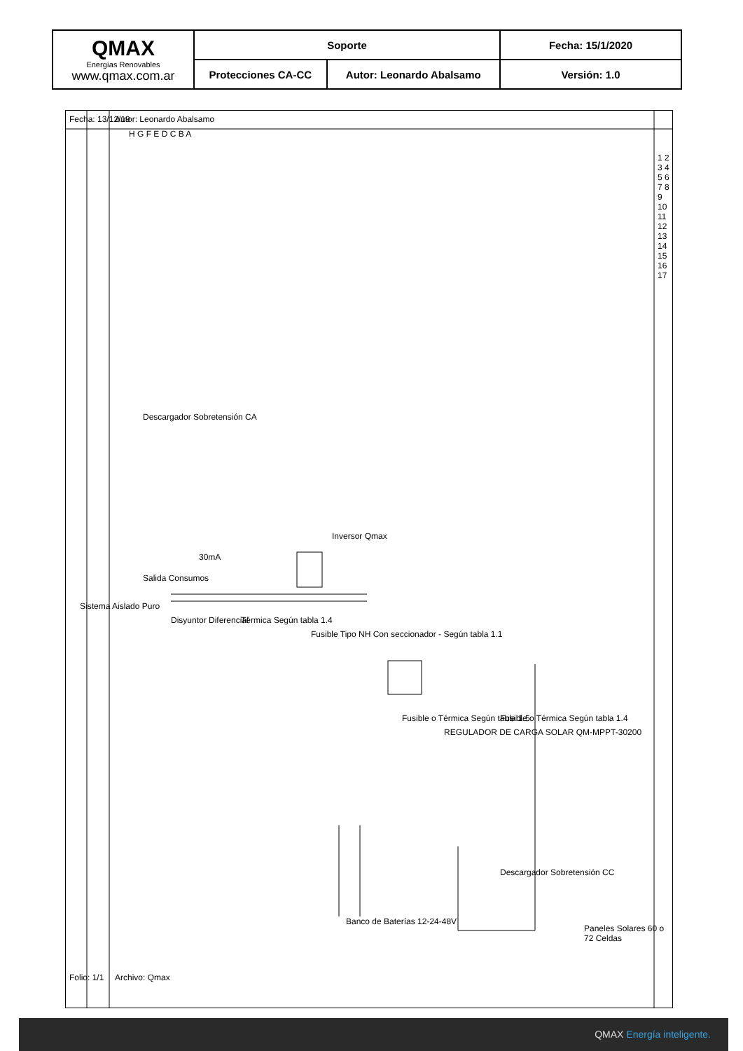| QMAX Energías Renovables www.qmax.com.ar | Soporte | | Fecha: 15/1/2020 |
| | Protecciones CA-CC | Autor: Leonardo Abalsamo | Versión: 1.0 |
Autor: Leonardo Abalsamo
Fecha: 13/12/19
Sistema Aislado Puro
Archivo: Qmax
Folio: 1/1
H G F E D C B A
1 2 3 4 5 6 7 8 9 10 11 12 13 14 15 16 17
Descargador Sobretensión CA
Inversor Qmax
Salida Consumos
30mA
Disyuntor Diferencial Térmica Según tabla 1.4
Fusible Tipo NH Con seccionador - Según tabla 1.1
Fusible o Térmica Según tabla 1.5
REGULADOR DE CARGA SOLAR QM-MPPT-30200
Fusible o Térmica Según tabla 1.4
Banco de Baterías 12-24-48V
Descargador Sobretensión CC
Paneles Solares 60 o 72 Celdas
QMAX Energía inteligente.